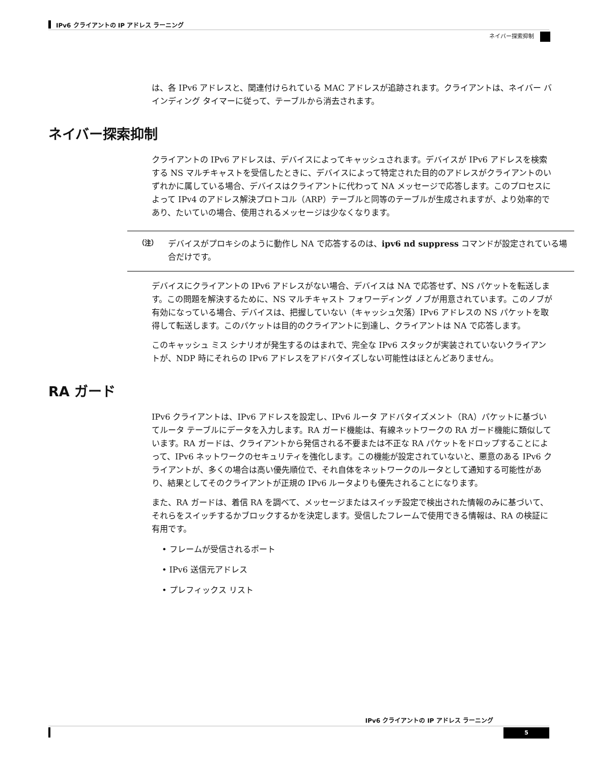IPv6 クライアントの IP アドレス ラーニング
ネイバー探索抑制
は、各 IPv6 アドレスと、関連付けられている MAC アドレスが追跡されます。クライアントは、ネイバー バインディング タイマーに従って、テーブルから消去されます。
ネイバー探索抑制
クライアントの IPv6 アドレスは、デバイスによってキャッシュされます。デバイスが IPv6 アドレスを検索する NS マルチキャストを受信したときに、デバイスによって特定された目的のアドレスがクライアントのいずれかに属している場合、デバイスはクライアントに代わって NA メッセージで応答します。このプロセスによって IPv4 のアドレス解決プロトコル（ARP）テーブルと同等のテーブルが生成されますが、より効率的であり、たいていの場合、使用されるメッセージは少なくなります。
（注）
デバイスがプロキシのように動作し NA で応答するのは、ipv6 nd suppress コマンドが設定されている場合だけです。
デバイスにクライアントの IPv6 アドレスがない場合、デバイスは NA で応答せず、NS パケットを転送します。この問題を解決するために、NS マルチキャスト フォワーディング ノブが用意されています。このノブが有効になっている場合、デバイスは、把握していない（キャッシュ欠落）IPv6 アドレスの NS パケットを取得して転送します。このパケットは目的のクライアントに到達し、クライアントは NA で応答します。
このキャッシュ ミス シナリオが発生するのはまれで、完全な IPv6 スタックが実装されていないクライアントが、NDP 時にそれらの IPv6 アドレスをアドバタイズしない可能性はほとんどありません。
RA ガード
IPv6 クライアントは、IPv6 アドレスを設定し、IPv6 ルータ アドバタイズメント（RA）パケットに基づいてルータ テーブルにデータを入力します。RA ガード機能は、有線ネットワークの RA ガード機能に類似しています。RA ガードは、クライアントから発信される不要または不正な RA パケットをドロップすることによって、IPv6 ネットワークのセキュリティを強化します。この機能が設定されていないと、悪意のある IPv6 クライアントが、多くの場合は高い優先順位で、それ自体をネットワークのルータとして通知する可能性があり、結果としてそのクライアントが正規の IPv6 ルータよりも優先されることになります。
また、RA ガードは、着信 RA を調べて、メッセージまたはスイッチ設定で検出された情報のみに基づいて、それらをスイッチするかブロックするかを決定します。受信したフレームで使用できる情報は、RA の検証に有用です。
• フレームが受信されるポート
• IPv6 送信元アドレス
• プレフィックス リスト
IPv6 クライアントの IP アドレス ラーニング
5